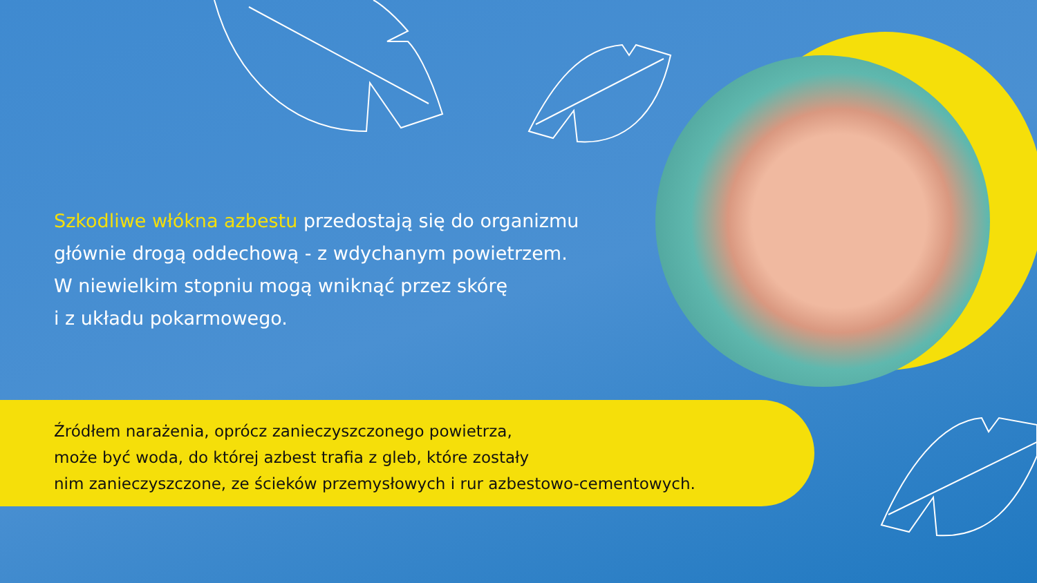Szkodliwe włókna azbestu przedostają się do organizmu głównie drogą oddechową - z wdychanym powietrzem.
W niewielkim stopniu mogą wniknąć przez skórę
i z układu pokarmowego.
Źródłem narażenia, oprócz zanieczyszczonego powietrza,
może być woda, do której azbest trafia z gleb, które zostały
nim zanieczyszczone, ze ścieków przemysłowych i rur azbestowo-cementowych.